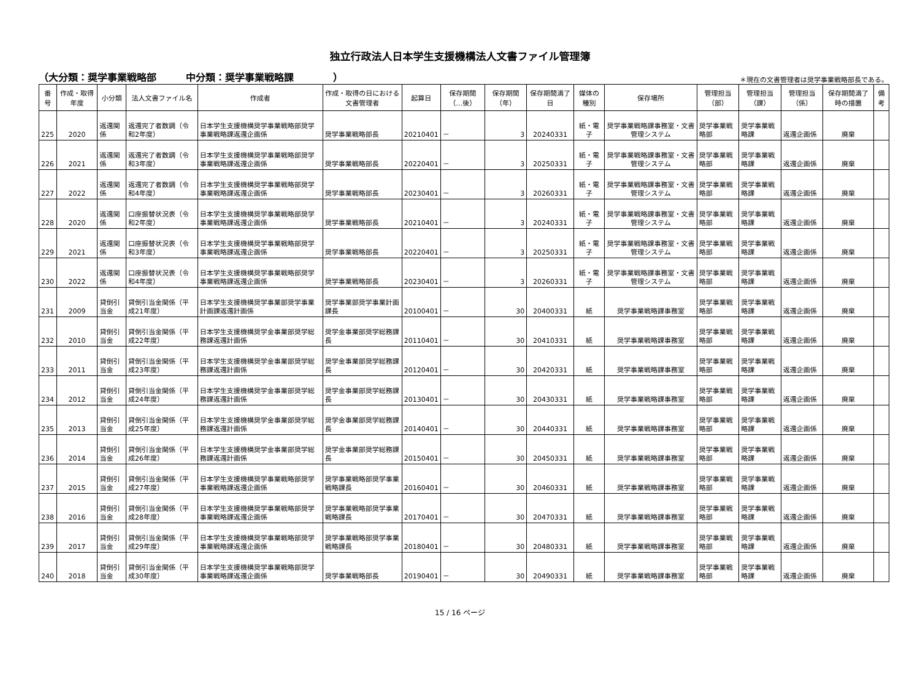独立行政法人日本学生支援機構法人文書ファイル管理簿
（大分類：奨学事業戦略部　　　中分類：奨学事業戦略課　　　　） ＊現在の文書管理者は奨学事業戦略部長である。
| 番号 | 作成・取得年度 | 小分類 | 法人文書ファイル名 | 作成者 | 作成・取得の日における文書管理者 | 起算日 | 保存期間（…後） | 保存期間（年） | 保存期間満了日 | 媒体の種別 | 保存場所 | 管理担当（部） | 管理担当（課） | 管理担当（係） | 保存期間満了時の措置 | 備考 |
| --- | --- | --- | --- | --- | --- | --- | --- | --- | --- | --- | --- | --- | --- | --- | --- | --- |
| 225 | 2020 | 返還関係 | 返還完了者数調（令和2年度） | 日本学生支援機構奨学事業戦略部奨学事業戦略課返還企画係 | 奨学事業戦略部長 | 20210401 | － | 3 | 20240331 | 紙・電子 | 奨学事業戦略課事務室・文書管理システム | 奨学事業戦略部 | 奨学事業戦略課 | 返還企画係 | 廃棄 | |
| 226 | 2021 | 返還関係 | 返還完了者数調（令和3年度） | 日本学生支援機構奨学事業戦略部奨学事業戦略課返還企画係 | 奨学事業戦略部長 | 20220401 | － | 3 | 20250331 | 紙・電子 | 奨学事業戦略課事務室・文書管理システム | 奨学事業戦略部 | 奨学事業戦略課 | 返還企画係 | 廃棄 | |
| 227 | 2022 | 返還関係 | 返還完了者数調（令和4年度） | 日本学生支援機構奨学事業戦略部奨学事業戦略課返還企画係 | 奨学事業戦略部長 | 20230401 | － | 3 | 20260331 | 紙・電子 | 奨学事業戦略課事務室・文書管理システム | 奨学事業戦略部 | 奨学事業戦略課 | 返還企画係 | 廃棄 | |
| 228 | 2020 | 返還関係 | 口座振替状況表（令和2年度） | 日本学生支援機構奨学事業戦略部奨学事業戦略課返還企画係 | 奨学事業戦略部長 | 20210401 | － | 3 | 20240331 | 紙・電子 | 奨学事業戦略課事務室・文書管理システム | 奨学事業戦略部 | 奨学事業戦略課 | 返還企画係 | 廃棄 | |
| 229 | 2021 | 返還関係 | 口座振替状況表（令和3年度） | 日本学生支援機構奨学事業戦略部奨学事業戦略課返還企画係 | 奨学事業戦略部長 | 20220401 | － | 3 | 20250331 | 紙・電子 | 奨学事業戦略課事務室・文書管理システム | 奨学事業戦略部 | 奨学事業戦略課 | 返還企画係 | 廃棄 | |
| 230 | 2022 | 返還関係 | 口座振替状況表（令和4年度） | 日本学生支援機構奨学事業戦略部奨学事業戦略課返還企画係 | 奨学事業戦略部長 | 20230401 | － | 3 | 20260331 | 紙・電子 | 奨学事業戦略課事務室・文書管理システム | 奨学事業戦略部 | 奨学事業戦略課 | 返還企画係 | 廃棄 | |
| 231 | 2009 | 貸倒引当金 | 貸倒引当金関係（平成21年度） | 日本学生支援機構奨学事業部奨学事業計画課返還計画係 | 奨学事業部奨学事業計画課長 | 20100401 | － | 30 | 20400331 | 紙 | 奨学事業戦略課事務室 | 奨学事業戦略部 | 奨学事業戦略課 | 返還企画係 | 廃棄 | |
| 232 | 2010 | 貸倒引当金 | 貸倒引当金関係（平成22年度） | 日本学生支援機構奨学金事業部奨学総務課返還計画係 | 奨学金事業部奨学総務課長 | 20110401 | － | 30 | 20410331 | 紙 | 奨学事業戦略課事務室 | 奨学事業戦略部 | 奨学事業戦略課 | 返還企画係 | 廃棄 | |
| 233 | 2011 | 貸倒引当金 | 貸倒引当金関係（平成23年度） | 日本学生支援機構奨学金事業部奨学総務課返還計画係 | 奨学金事業部奨学総務課長 | 20120401 | － | 30 | 20420331 | 紙 | 奨学事業戦略課事務室 | 奨学事業戦略部 | 奨学事業戦略課 | 返還企画係 | 廃棄 | |
| 234 | 2012 | 貸倒引当金 | 貸倒引当金関係（平成24年度） | 日本学生支援機構奨学金事業部奨学総務課返還計画係 | 奨学金事業部奨学総務課長 | 20130401 | － | 30 | 20430331 | 紙 | 奨学事業戦略課事務室 | 奨学事業戦略部 | 奨学事業戦略課 | 返還企画係 | 廃棄 | |
| 235 | 2013 | 貸倒引当金 | 貸倒引当金関係（平成25年度） | 日本学生支援機構奨学金事業部奨学総務課返還計画係 | 奨学金事業部奨学総務課長 | 20140401 | － | 30 | 20440331 | 紙 | 奨学事業戦略課事務室 | 奨学事業戦略部 | 奨学事業戦略課 | 返還企画係 | 廃棄 | |
| 236 | 2014 | 貸倒引当金 | 貸倒引当金関係（平成26年度） | 日本学生支援機構奨学金事業部奨学総務課返還計画係 | 奨学金事業部奨学総務課長 | 20150401 | － | 30 | 20450331 | 紙 | 奨学事業戦略課事務室 | 奨学事業戦略部 | 奨学事業戦略課 | 返還企画係 | 廃棄 | |
| 237 | 2015 | 貸倒引当金 | 貸倒引当金関係（平成27年度） | 日本学生支援機構奨学事業戦略部奨学事業戦略課返還企画係 | 奨学事業戦略部奨学事業戦略課長 | 20160401 | － | 30 | 20460331 | 紙 | 奨学事業戦略課事務室 | 奨学事業戦略部 | 奨学事業戦略課 | 返還企画係 | 廃棄 | |
| 238 | 2016 | 貸倒引当金 | 貸倒引当金関係（平成28年度） | 日本学生支援機構奨学事業戦略部奨学事業戦略課返還企画係 | 奨学事業戦略部奨学事業戦略課長 | 20170401 | － | 30 | 20470331 | 紙 | 奨学事業戦略課事務室 | 奨学事業戦略部 | 奨学事業戦略課 | 返還企画係 | 廃棄 | |
| 239 | 2017 | 貸倒引当金 | 貸倒引当金関係（平成29年度） | 日本学生支援機構奨学事業戦略部奨学事業戦略課返還企画係 | 奨学事業戦略部奨学事業戦略課長 | 20180401 | － | 30 | 20480331 | 紙 | 奨学事業戦略課事務室 | 奨学事業戦略部 | 奨学事業戦略課 | 返還企画係 | 廃棄 | |
| 240 | 2018 | 貸倒引当金 | 貸倒引当金関係（平成30年度） | 日本学生支援機構奨学事業戦略部奨学事業戦略課返還企画係 | 奨学事業戦略部長 | 20190401 | － | 30 | 20490331 | 紙 | 奨学事業戦略課事務室 | 奨学事業戦略部 | 奨学事業戦略課 | 返還企画係 | 廃棄 | |
15 / 16 ページ